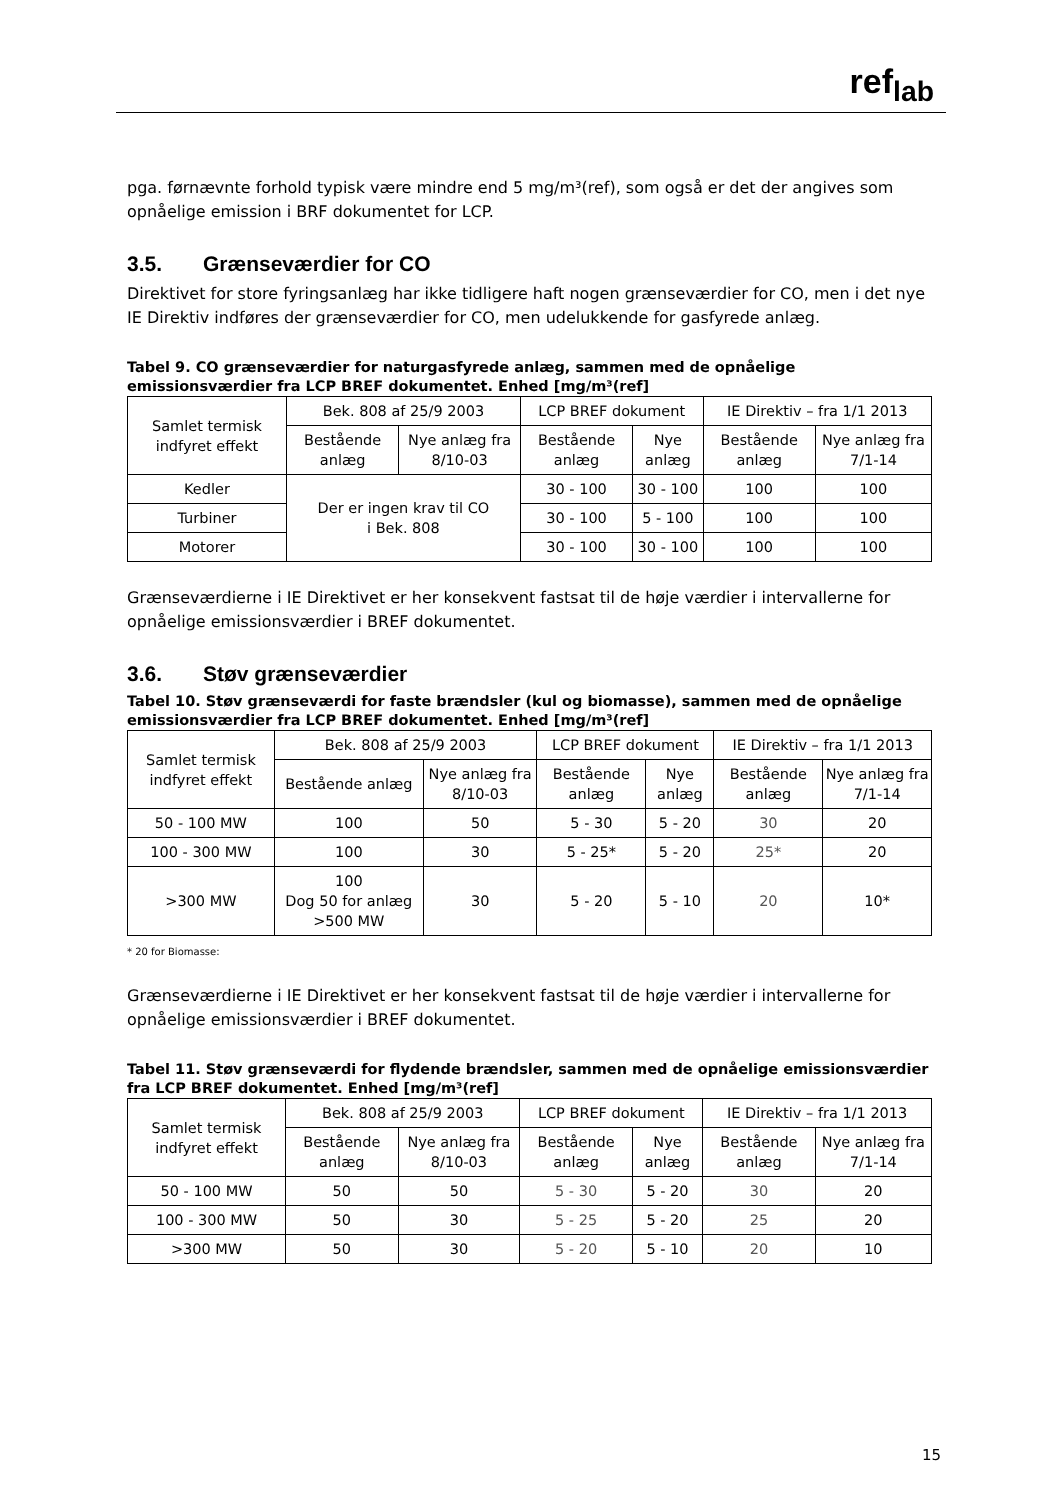ref<sub>lab</sub>
pga. førnævnte forhold typisk være mindre end 5 mg/m³(ref), som også er det der angives som opnåelige emission i BRF dokumentet for LCP.
3.5. Grænseværdier for CO
Direktivet for store fyringsanlæg har ikke tidligere haft nogen grænseværdier for CO, men i det nye IE Direktiv indføres der grænseværdier for CO, men udelukkende for gasfyrede anlæg.
Tabel 9. CO grænseværdier for naturgasfyrede anlæg, sammen med de opnåelige emissionsværdier fra LCP BREF dokumentet. Enhed [mg/m³(ref]
| Samlet termisk indfyret effekt | Bek. 808 af 25/9 2003 | | LCP BREF dokument | | IE Direktiv – fra 1/1 2013 | |
| | Bestående anlæg | Nye anlæg fra 8/10-03 | Bestående anlæg | Nye anlæg | Bestående anlæg | Nye anlæg fra 7/1-14 |
| Kedler | Der er ingen krav til CO i Bek. 808 | | 30 - 100 | 30 - 100 | 100 | 100 |
| Turbiner | | | 30 - 100 | 5 - 100 | 100 | 100 |
| Motorer | | | 30 - 100 | 30 - 100 | 100 | 100 |
Grænseværdierne i IE Direktivet er her konsekvent fastsat til de høje værdier i intervallerne for opnåelige emissionsværdier i BREF dokumentet.
3.6. Støv grænseværdier
Tabel 10. Støv grænseværdi for faste brændsler (kul og biomasse), sammen med de opnåelige emissionsværdier fra LCP BREF dokumentet. Enhed [mg/m³(ref]
| Samlet termisk indfyret effekt | Bek. 808 af 25/9 2003 | | LCP BREF dokument | | IE Direktiv – fra 1/1 2013 | |
| | Bestående anlæg | Nye anlæg fra 8/10-03 | Bestående anlæg | Nye anlæg | Bestående anlæg | Nye anlæg fra 7/1-14 |
| 50 - 100 MW | 100 | 50 | 5 - 30 | 5 - 20 | 30 | 20 |
| 100 - 300 MW | 100 | 30 | 5 - 25* | 5 - 20 | 25* | 20 |
| >300 MW | 100 Dog 50 for anlæg >500 MW | 30 | 5 - 20 | 5 - 10 | 20 | 10* |
* 20 for Biomasse:
Grænseværdierne i IE Direktivet er her konsekvent fastsat til de høje værdier i intervallerne for opnåelige emissionsværdier i BREF dokumentet.
Tabel 11. Støv grænseværdi for flydende brændsler, sammen med de opnåelige emissionsværdier fra LCP BREF dokumentet. Enhed [mg/m³(ref]
| Samlet termisk indfyret effekt | Bek. 808 af 25/9 2003 | | LCP BREF dokument | | IE Direktiv – fra 1/1 2013 | |
| | Bestående anlæg | Nye anlæg fra 8/10-03 | Bestående anlæg | Nye anlæg | Bestående anlæg | Nye anlæg fra 7/1-14 |
| 50 - 100 MW | 50 | 50 | 5 - 30 | 5 - 20 | 30 | 20 |
| 100 - 300 MW | 50 | 30 | 5 - 25 | 5 - 20 | 25 | 20 |
| >300 MW | 50 | 30 | 5 - 20 | 5 - 10 | 20 | 10 |
15